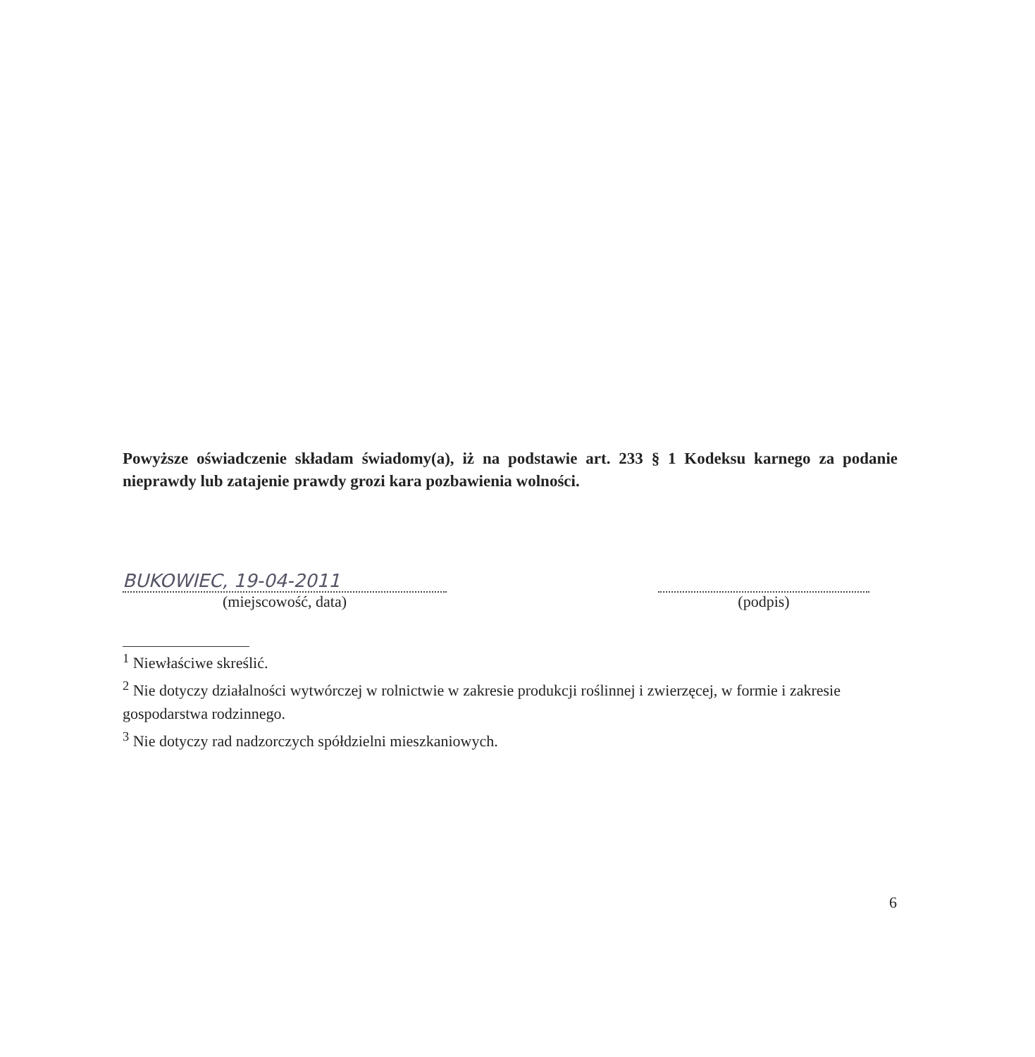Powyższe oświadczenie składam świadomy(a), iż na podstawie art. 233 § 1 Kodeksu karnego za podanie nieprawdy lub zatajenie prawdy grozi kara pozbawienia wolności.
BUKOWIEC, 19-04-2011
(miejscowość, data)
(podpis)
<sup>1</sup> Niewłaściwe skreślić.
<sup>2</sup> Nie dotyczy działalności wytwórczej w rolnictwie w zakresie produkcji roślinnej i zwierzęcej, w formie i zakresie gospodarstwa rodzinnego.
<sup>3</sup> Nie dotyczy rad nadzorczych spółdzielni mieszkaniowych.
6